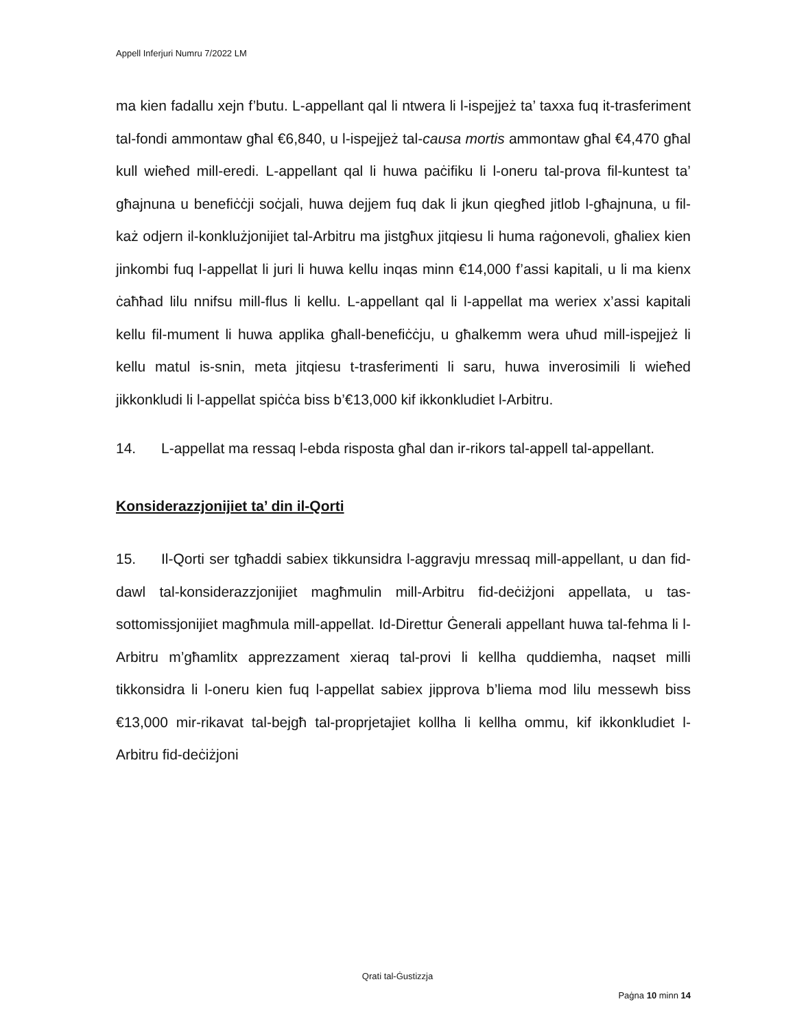Appell Inferjuri Numru 7/2022 LM
ma kien fadallu xejn f’butu. L-appellant qal li ntwera li l-ispejjeż ta’ taxxa fuq it-trasferiment tal-fondi ammontaw għal €6,840, u l-ispejjeż tal-causa mortis ammontaw għal €4,470 għal kull wieħed mill-eredi. L-appellant qal li huwa paċifiku li l-oneru tal-prova fil-kuntest ta’ għajnuna u benefiċċji soċjali, huwa dejjem fuq dak li jkun qiegħed jitlob l-għajnuna, u fil-każ odjern il-konklużjonijiet tal-Arbitru ma jistgħux jitqiesu li huma raġonevoli, għaliex kien jinkombi fuq l-appellat li juri li huwa kellu inqas minn €14,000 f’assi kapitali, u li ma kienx ċaħħad lilu nnifsu mill-flus li kellu. L-appellant qal li l-appellat ma weriex x’assi kapitali kellu fil-mument li huwa applika għall-benefiċċju, u għalkemm wera uħud mill-ispejjeż li kellu matul is-snin, meta jitqiesu t-trasferimenti li saru, huwa inverosimili li wieħed jikkonkludi li l-appellat spiċċa biss b’€13,000 kif ikkonkludiet l-Arbitru.
14. L-appellat ma ressaq l-ebda risposta għal dan ir-rikors tal-appell tal-appellant.
Konsiderazzjonijiet ta’ din il-Qorti
15. Il-Qorti ser tgħaddi sabiex tikkunsidra l-aggravju mressaq mill-appellant, u dan fid-dawl tal-konsiderazzjonijiet magħmulin mill-Arbitru fid-deċiżjoni appellata, u tas-sottomissjonijiet magħmula mill-appellat. Id-Direttur Ġenerali appellant huwa tal-fehma li l-Arbitru m’għamlitx apprezzament xieraq tal-provi li kellha quddiemha, naqset milli tikkonsidra li l-oneru kien fuq l-appellat sabiex jipprova b’liema mod lilu messewh biss €13,000 mir-rikavat tal-bejgħ tal-proprjetajiet kollha li kellha ommu, kif ikkonkludiet l-Arbitru fid-deċiżjoni
Qrati tal-Ġustizzja
Paġna 10 minn 14